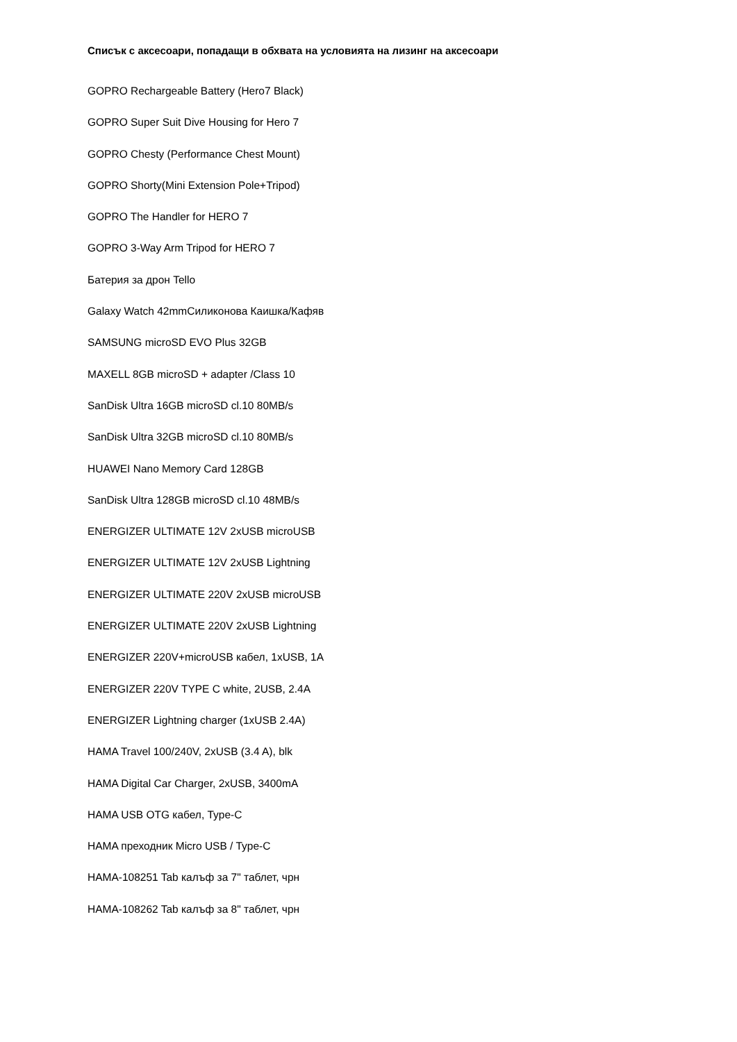Списък с аксесоари, попадащи в обхвата на условията на лизинг на аксесоари
GOPRO Rechargeable Battery (Hero7 Black)
GOPRO Super Suit Dive Housing for Hero 7
GOPRO Chesty (Performance Chest Mount)
GOPRO Shorty(Mini Extension Pole+Tripod)
GOPRO The Handler for HERO 7
GOPRO 3-Way Arm Tripod for HERO 7
Батерия за дрон Tello
Galaxy Watch 42mmСиликонова Каишка/Кафяв
SAMSUNG microSD EVO Plus 32GB
MAXELL 8GB microSD + adapter /Class 10
SanDisk Ultra 16GB microSD cl.10 80MB/s
SanDisk Ultra 32GB microSD cl.10 80MB/s
HUAWEI Nano Memory Card 128GB
SanDisk Ultra 128GB microSD cl.10 48MB/s
ENERGIZER ULTIMATE 12V 2xUSB microUSB
ENERGIZER ULTIMATE 12V 2xUSB Lightning
ENERGIZER ULTIMATE 220V 2xUSB microUSB
ENERGIZER ULTIMATE 220V 2xUSB Lightning
ENERGIZER 220V+microUSB кабел, 1xUSB, 1A
ENERGIZER 220V TYPE C white, 2USB, 2.4A
ENERGIZER Lightning charger (1xUSB 2.4A)
HAMA Travel 100/240V, 2xUSB (3.4 A), blk
HAMA Digital Car Charger, 2xUSB, 3400mA
HAMA USB OTG кабел, Type-C
HAMA преходник Micro USB / Type-C
HAMA-108251 Tab калъф за 7" таблет, чрн
HAMA-108262 Tab калъф за 8" таблет, чрн